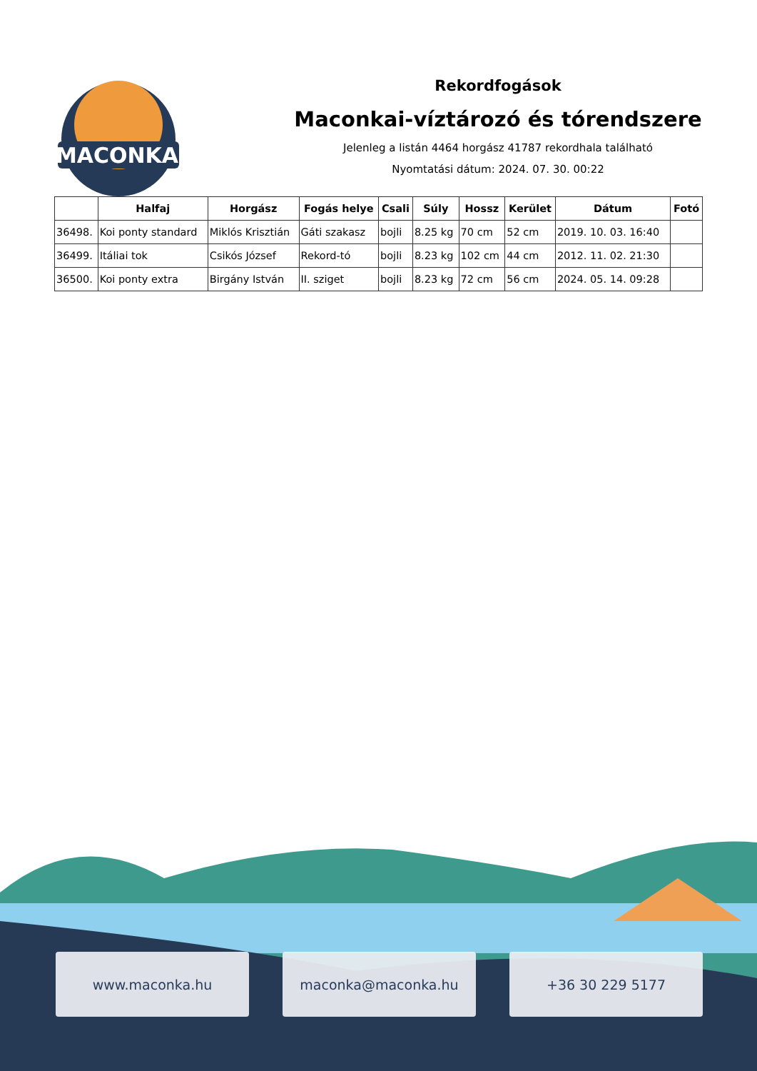MACONKA
Rekordfogások
Maconkai-víztározó és tórendszere
Jelenleg a listán 4464 horgász 41787 rekordhala található
Nyomtatási dátum: 2024. 07. 30. 00:22
| | Halfaj | Horgász | Fogás helye | Csali | Súly | Hossz | Kerület | Dátum | Fotó |
| --- | --- | --- | --- | --- | --- | --- | --- | --- | --- |
| 36498. | Koi ponty standard | Miklós Krisztián | Gáti szakasz | bojli | 8.25 kg | 70 cm | 52 cm | 2019. 10. 03. 16:40 | |
| 36499. | Itáliai tok | Csikós József | Rekord-tó | bojli | 8.23 kg | 102 cm | 44 cm | 2012. 11. 02. 21:30 | |
| 36500. | Koi ponty extra | Birgány István | II. sziget | bojli | 8.23 kg | 72 cm | 56 cm | 2024. 05. 14. 09:28 | |
www.maconka.hu maconka@maconka.hu +36 30 229 5177